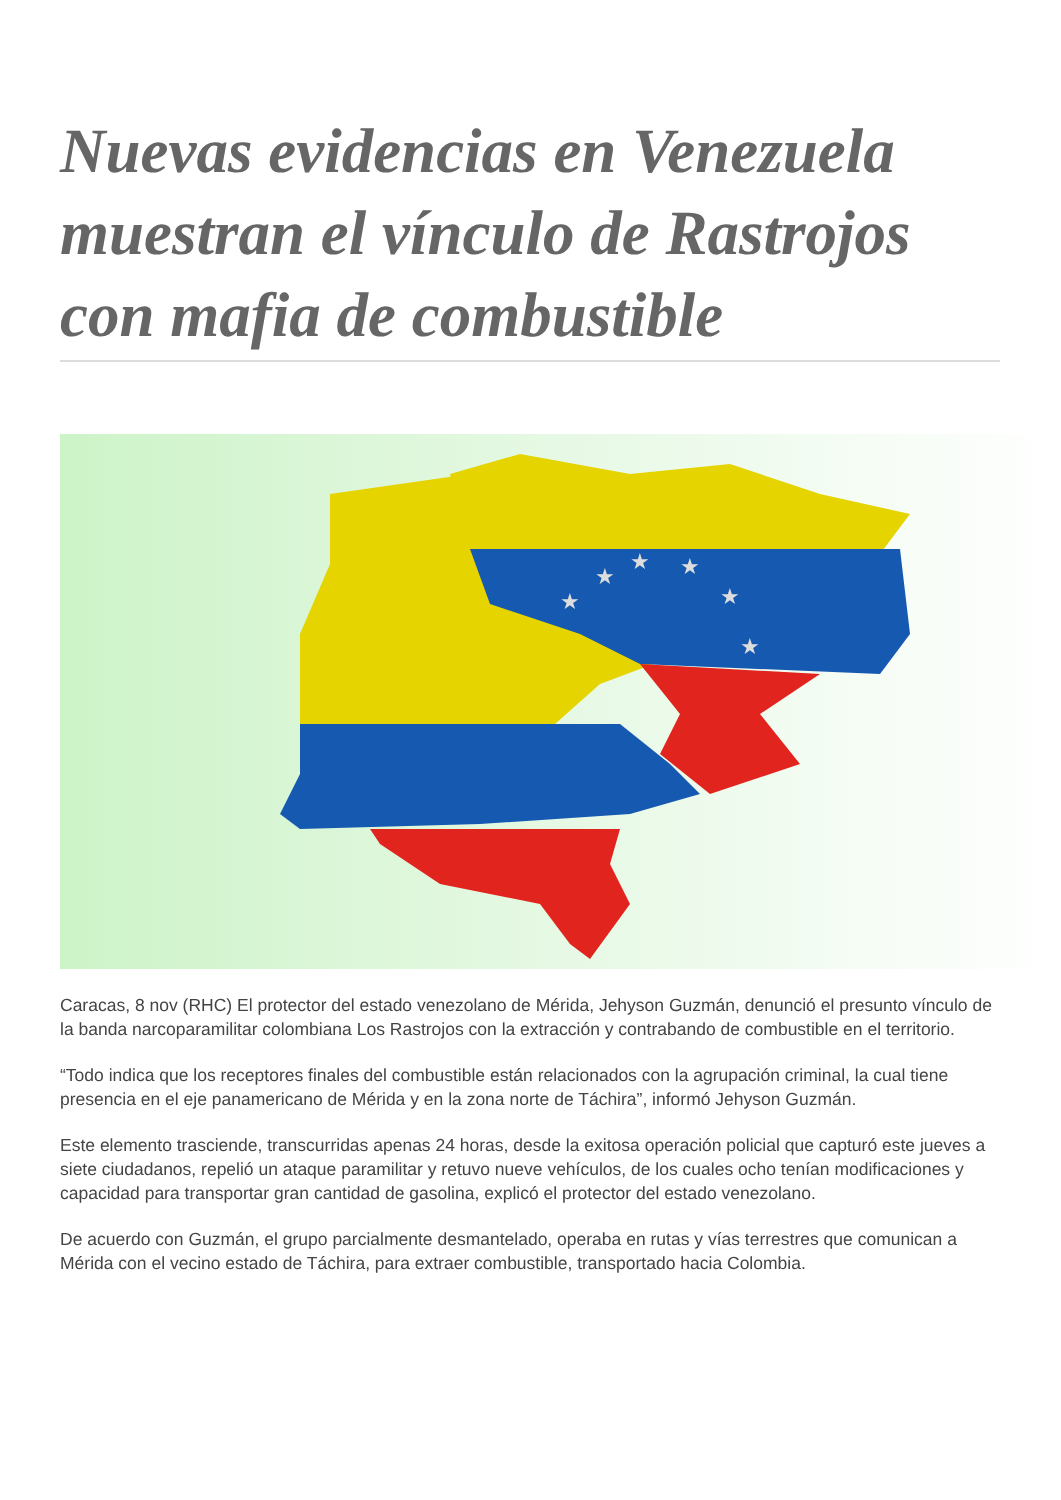Nuevas evidencias en Venezuela muestran el vínculo de Rastrojos con mafia de combustible
★
★
★
★
★
★
Caracas, 8 nov (RHC) El protector del estado venezolano de Mérida, Jehyson Guzmán, denunció el presunto vínculo de la banda narcoparamilitar colombiana Los Rastrojos con la extracción y contrabando de combustible en el territorio.
“Todo indica que los receptores finales del combustible están relacionados con la agrupación criminal, la cual tiene presencia en el eje panamericano de Mérida y en la zona norte de Táchira”, informó Jehyson Guzmán.
Este elemento trasciende, transcurridas apenas 24 horas, desde la exitosa operación policial que capturó este jueves a siete ciudadanos, repelió un ataque paramilitar y retuvo nueve vehículos, de los cuales ocho tenían modificaciones y capacidad para transportar gran cantidad de gasolina, explicó el protector del estado venezolano.
De acuerdo con Guzmán, el grupo parcialmente desmantelado, operaba en rutas y vías terrestres que comunican a Mérida con el vecino estado de Táchira, para extraer combustible, transportado hacia Colombia.